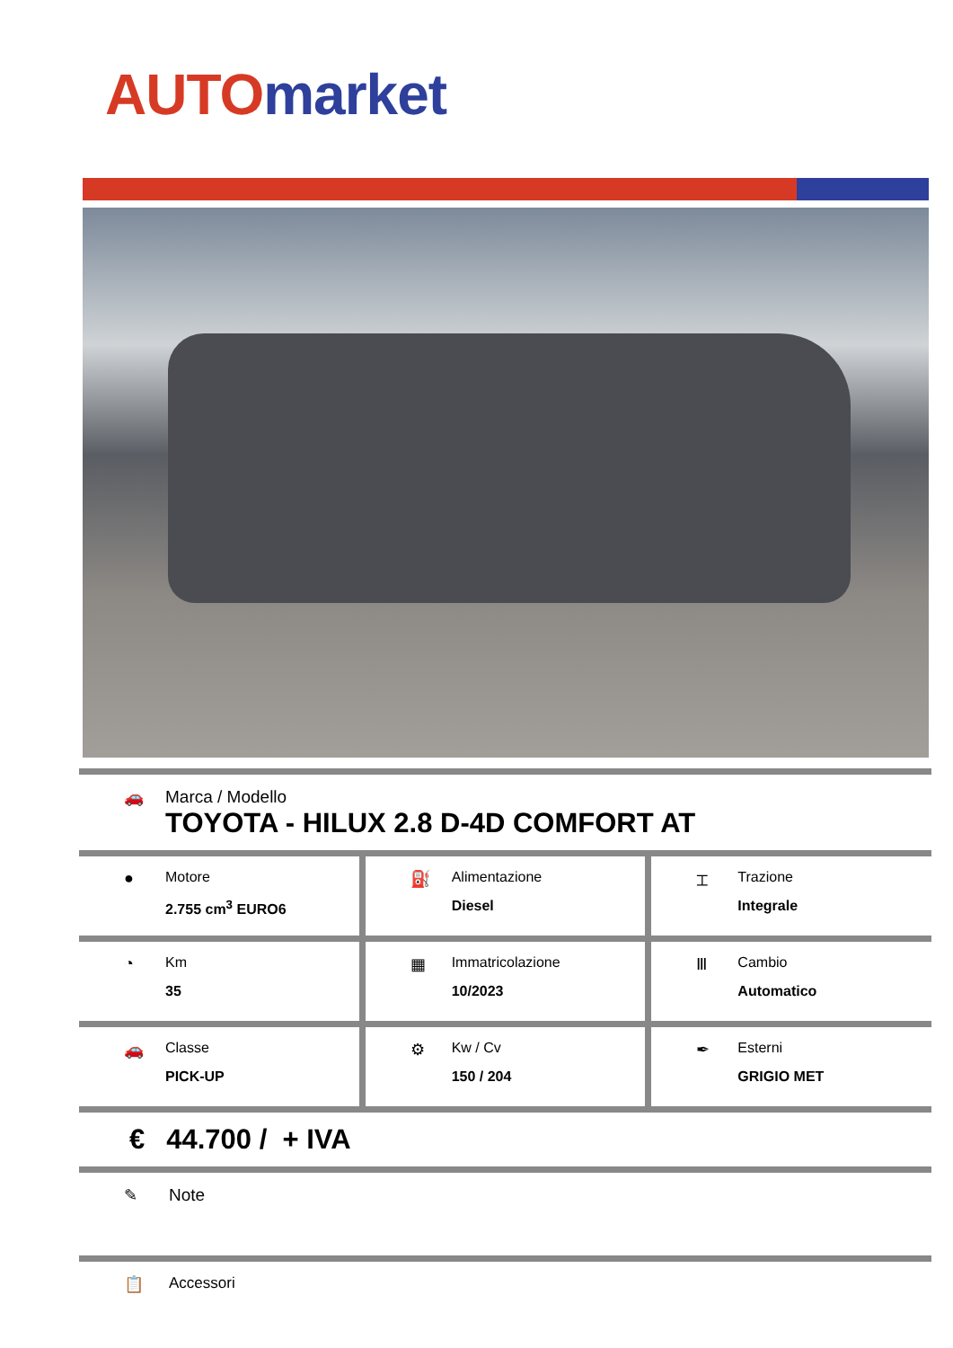AUTO market
🚗 Marca / Modello
TOYOTA - HILUX 2.8 D-4D COMFORT AT
● Motore
2.755 cm<sup>3</sup> EURO6
⛽ Alimentazione
Diesel
⌶ Trazione
Integrale
◔ Km
35
▦ Immatricolazione
10/2023
Ⅲ Cambio
Automatico
🚗 Classe
PICK-UP
⚙ Kw / Cv
150 / 204
✒ Esterni
GRIGIO MET
€ 44.700 / + IVA
✎ Note
📋 Accessori